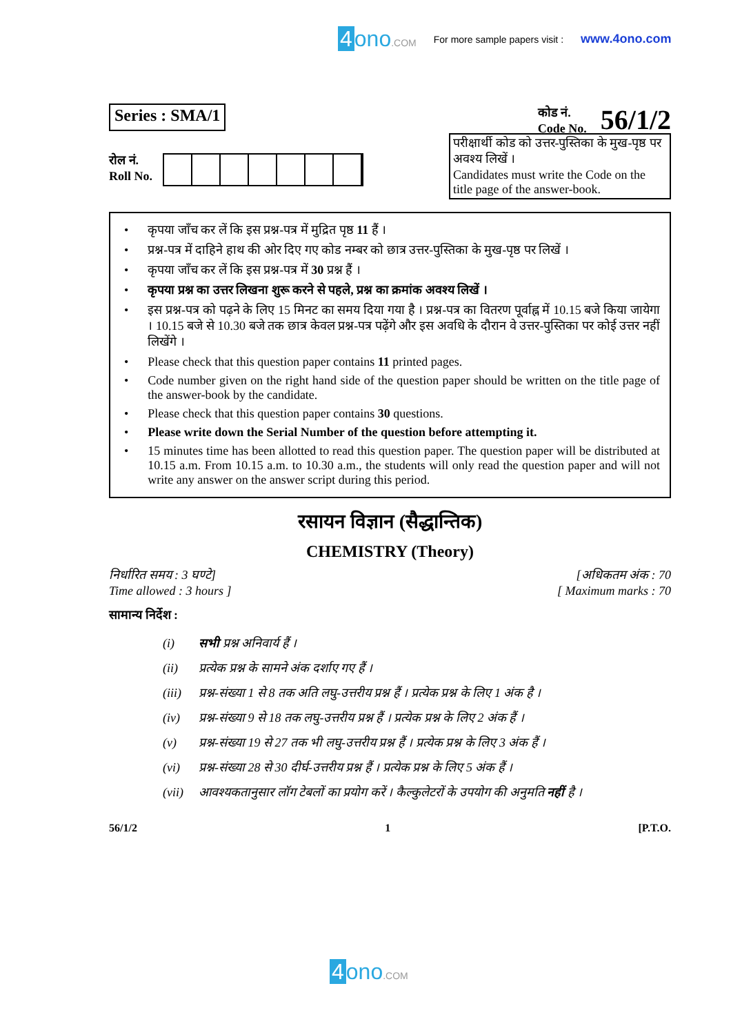4 ono.COM For more sample papers visit :
www.4ono.com
Series : SMA/1
कोड नं.
Code No.
56/1/2
रोल नं.
Roll No.
परीक्षार्थी कोड को उत्तर-पुस्तिका के मुख-पृष्ठ पर अवश्य लिखें ।
Candidates must write the Code on the title page of the answer-book.
• कृपया जाँच कर लें कि इस प्रश्न-पत्र में मुद्रित पृष्ठ 11 हैं ।
• प्रश्न-पत्र में दाहिने हाथ की ओर दिए गए कोड नम्बर को छात्र उत्तर-पुस्तिका के मुख-पृष्ठ पर लिखें ।
• कृपया जाँच कर लें कि इस प्रश्न-पत्र में 30 प्रश्न हैं ।
• कृपया प्रश्न का उत्तर लिखना शुरू करने से पहले, प्रश्न का क्रमांक अवश्य लिखें ।
• इस प्रश्न-पत्र को पढ़ने के लिए 15 मिनट का समय दिया गया है । प्रश्न-पत्र का वितरण पूर्वाह्न में 10.15 बजे किया जायेगा । 10.15 बजे से 10.30 बजे तक छात्र केवल प्रश्न-पत्र पढ़ेंगे और इस अवधि के दौरान वे उत्तर-पुस्तिका पर कोई उत्तर नहीं लिखेंगे ।
• Please check that this question paper contains 11 printed pages.
• Code number given on the right hand side of the question paper should be written on the title page of the answer-book by the candidate.
• Please check that this question paper contains 30 questions.
• Please write down the Serial Number of the question before attempting it.
• 15 minutes time has been allotted to read this question paper. The question paper will be distributed at 10.15 a.m. From 10.15 a.m. to 10.30 a.m., the students will only read the question paper and will not write any answer on the answer script during this period.
रसायन विज्ञान (सैद्धान्तिक)
CHEMISTRY (Theory)
निर्धारित समय : 3 घण्टे]
Time allowed : 3 hours ]
[अधिकतम अंक : 70
[ Maximum marks : 70
सामान्य निर्देश :
(i)
सभी प्रश्न अनिवार्य हैं ।
(ii)
प्रत्येक प्रश्न के सामने अंक दर्शाए गए हैं ।
(iii)
प्रश्न-संख्या 1 से 8 तक अति लघु-उत्तरीय प्रश्न हैं । प्रत्येक प्रश्न के लिए 1 अंक है ।
(iv)
प्रश्न-संख्या 9 से 18 तक लघु-उत्तरीय प्रश्न हैं । प्रत्येक प्रश्न के लिए 2 अंक हैं ।
(v)
प्रश्न-संख्या 19 से 27 तक भी लघु-उत्तरीय प्रश्न हैं । प्रत्येक प्रश्न के लिए 3 अंक हैं ।
(vi)
प्रश्न-संख्या 28 से 30 दीर्घ-उत्तरीय प्रश्न हैं । प्रत्येक प्रश्न के लिए 5 अंक हैं ।
(vii)
आवश्यकतानुसार लॉग टेबलों का प्रयोग करें । कैल्कुलेटरों के उपयोग की अनुमति नहीं है ।
56/1/2 1 [P.T.O.
4 ono.COM